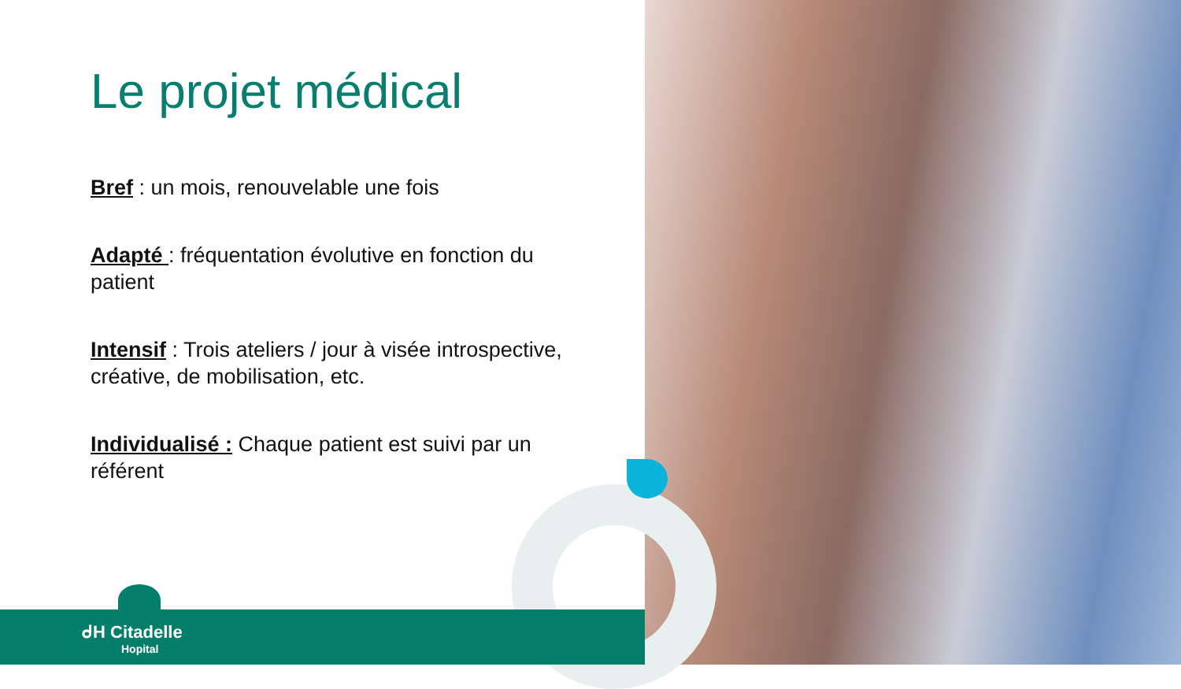Le projet médical
Bref : un mois, renouvelable une fois
Adapté : fréquentation évolutive en fonction du patient
Intensif : Trois ateliers / jour à visée introspective, créative, de mobilisation, etc.
Individualisé : Chaque patient est suivi par un référent
ᑯH Citadelle
Hopital